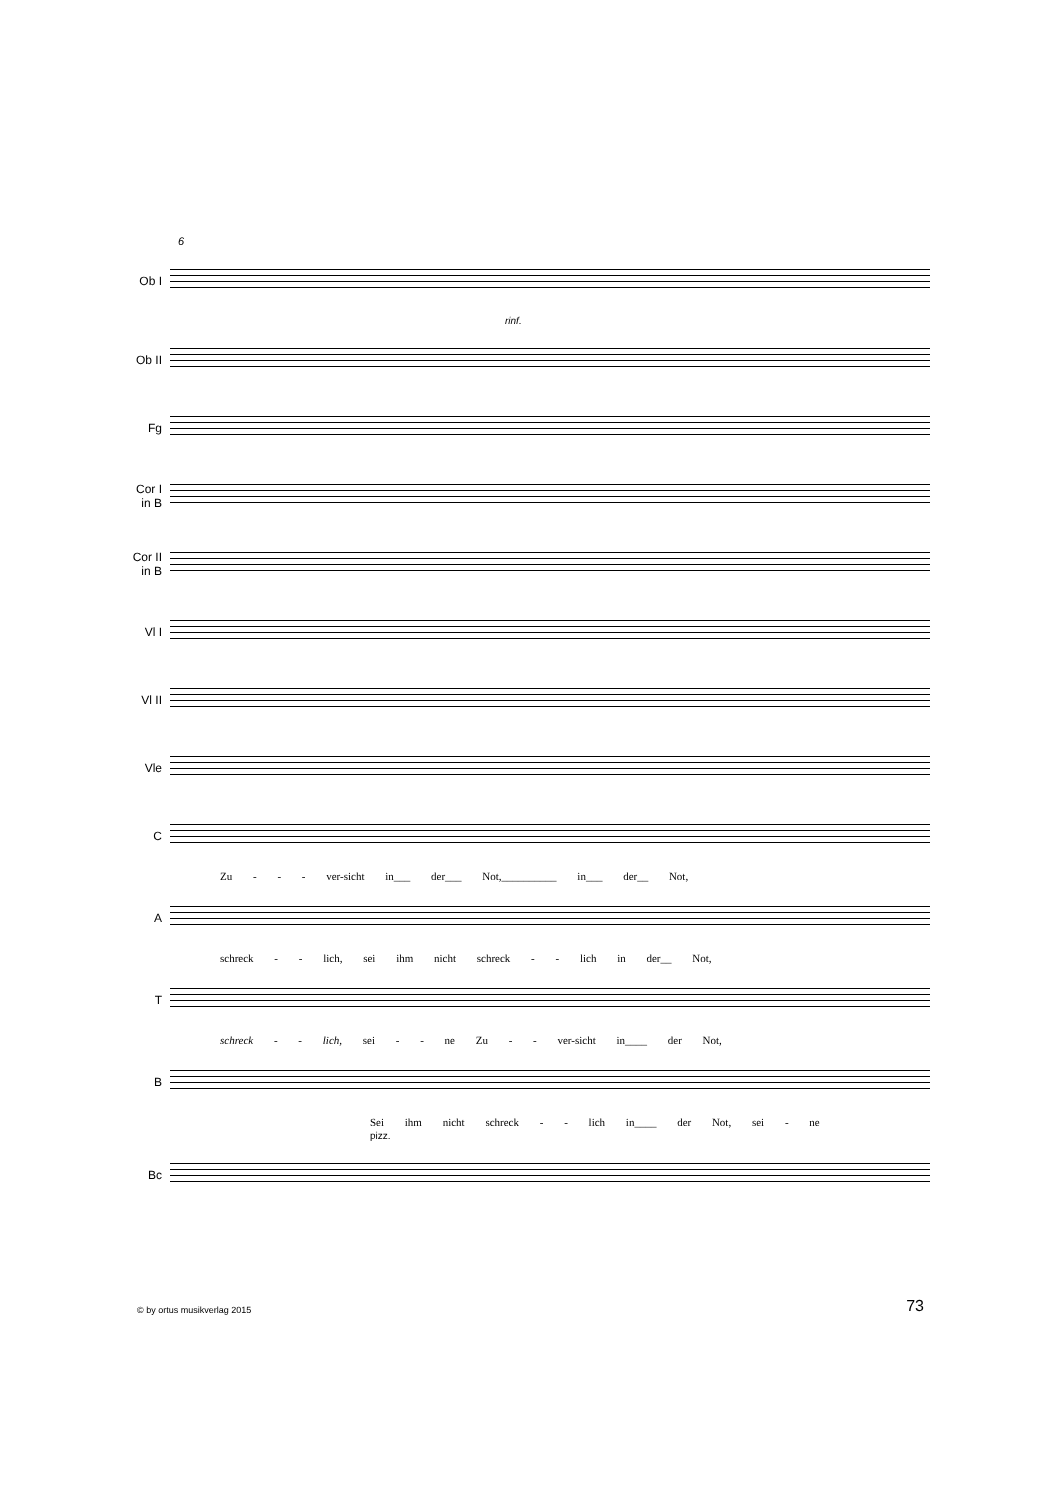6
Ob I
rinf.
Ob II
Fg
Cor I in B
Cor II in B
Vl I
Vl II
Vle
C
Zu - - - ver-sicht in___ der___ Not,__________ in___ der__ Not,
A
schreck - - lich, sei ihm nicht schreck - - lich in der__ Not,
T
schreck - - lich, sei - - ne Zu - - ver-sicht in____ der Not,
B
Sei ihm nicht schreck - - lich in____ der Not, sei - ne
pizz.
Bc
© by ortus musikverlag 2015 73